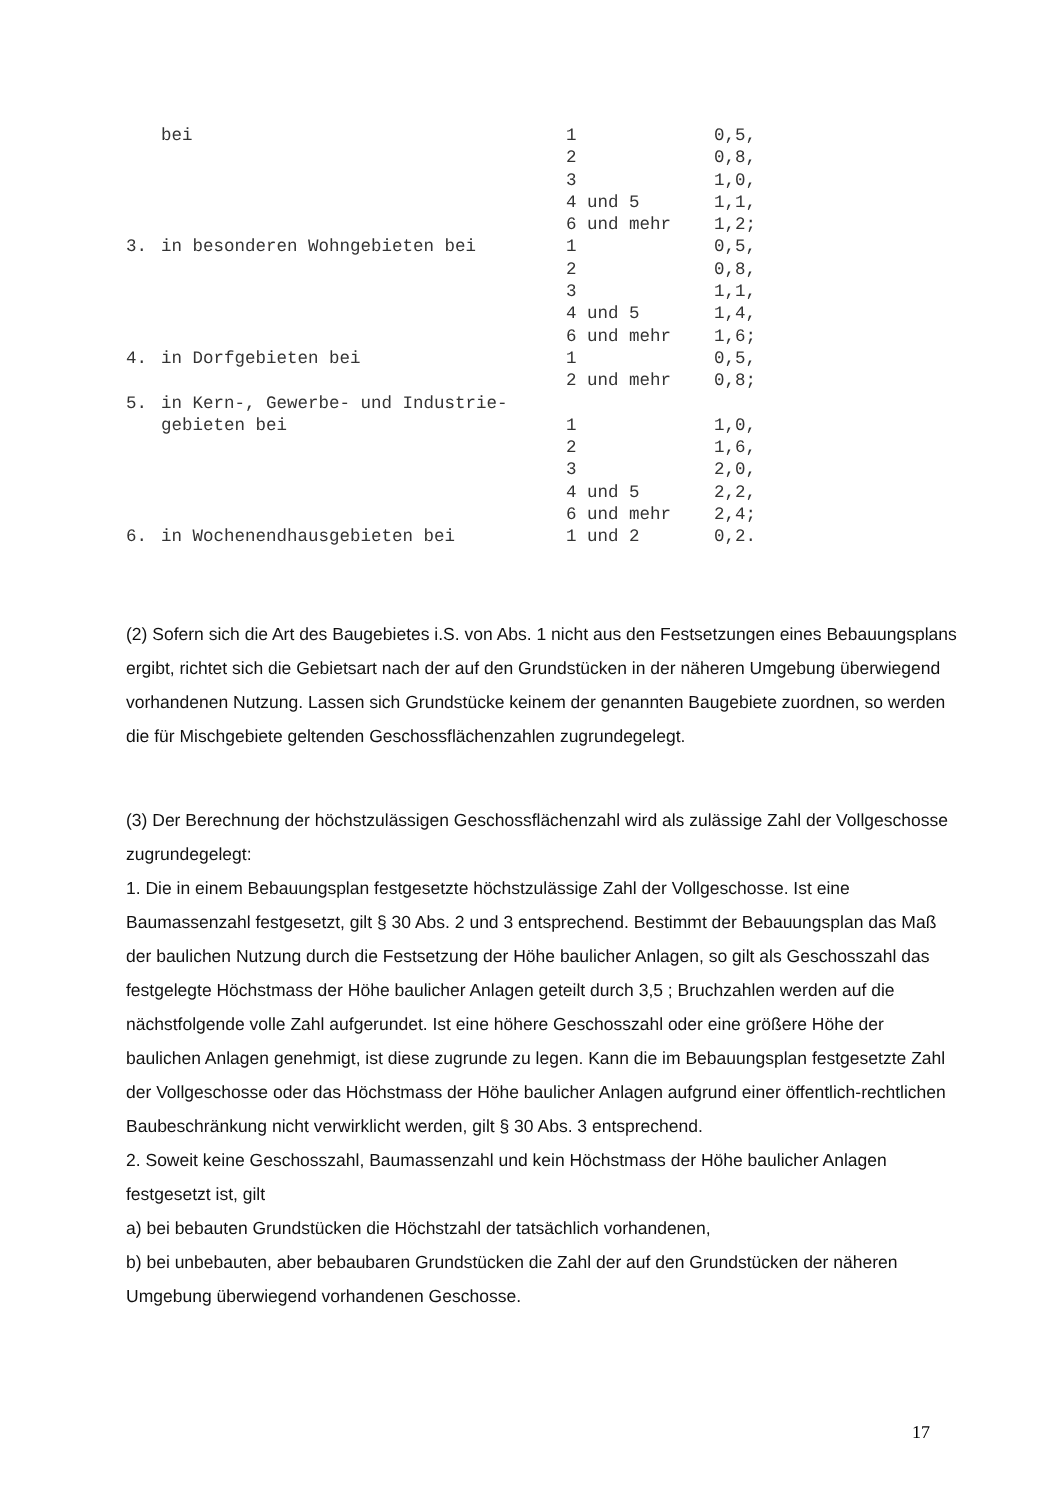| | bei | 1 | 0,5, |
| | | 2 | 0,8, |
| | | 3 | 1,0, |
| | | 4 und 5 | 1,1, |
| | | 6 und mehr | 1,2; |
| 3. | in besonderen Wohngebieten bei | 1 | 0,5, |
| | | 2 | 0,8, |
| | | 3 | 1,1, |
| | | 4 und 5 | 1,4, |
| | | 6 und mehr | 1,6; |
| 4. | in Dorfgebieten bei | 1 | 0,5, |
| | | 2 und mehr | 0,8; |
| 5. | in Kern-, Gewerbe- und Industrie- | | |
| | gebieten bei | 1 | 1,0, |
| | | 2 | 1,6, |
| | | 3 | 2,0, |
| | | 4 und 5 | 2,2, |
| | | 6 und mehr | 2,4; |
| 6. | in Wochenendhausgebieten bei | 1 und 2 | 0,2. |
(2) Sofern sich die Art des Baugebietes i.S. von Abs. 1 nicht aus den Festsetzungen eines Bebauungsplans ergibt, richtet sich die Gebietsart nach der auf den Grundstücken in der näheren Umgebung überwiegend vorhandenen Nutzung. Lassen sich Grundstücke keinem der genannten Baugebiete zuordnen, so werden die für Mischgebiete geltenden Geschossflächenzahlen zugrundegelegt.
(3) Der Berechnung der höchstzulässigen Geschossflächenzahl wird als zulässige Zahl der Vollgeschosse zugrundegelegt:
1. Die in einem Bebauungsplan festgesetzte höchstzulässige Zahl der Vollgeschosse. Ist eine Baumassenzahl festgesetzt, gilt § 30 Abs. 2 und 3 entsprechend. Bestimmt der Bebauungsplan das Maß der baulichen Nutzung durch die Festsetzung der Höhe baulicher Anlagen, so gilt als Geschosszahl das festgelegte Höchstmass der Höhe baulicher Anlagen geteilt durch 3,5 ; Bruchzahlen werden auf die nächstfolgende volle Zahl aufgerundet. Ist eine höhere Geschosszahl oder eine größere Höhe der baulichen Anlagen genehmigt, ist diese zugrunde zu legen. Kann die im Bebauungsplan festgesetzte Zahl der Vollgeschosse oder das Höchstmass der Höhe baulicher Anlagen aufgrund einer öffentlich-rechtlichen Baubeschränkung nicht verwirklicht werden, gilt § 30 Abs. 3 entsprechend.
2. Soweit keine Geschosszahl, Baumassenzahl und kein Höchstmass der Höhe baulicher Anlagen festgesetzt ist, gilt
a) bei bebauten Grundstücken die Höchstzahl der tatsächlich vorhandenen,
b) bei unbebauten, aber bebaubaren Grundstücken die Zahl der auf den Grundstücken der näheren Umgebung überwiegend vorhandenen Geschosse.
17